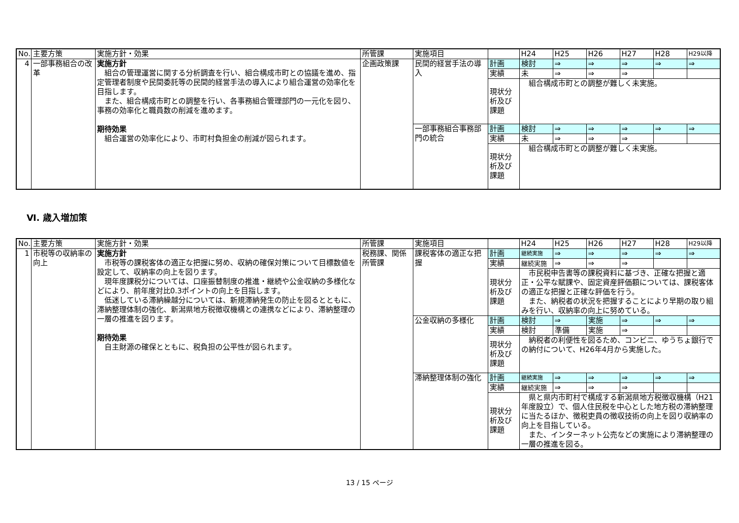| No. | 主要方策 | 実施方針・効果 | 所管課 | 実施項目 | | H24 | H25 | H26 | H27 | H28 | H29以降 |
| --- | --- | --- | --- | --- | --- | --- | --- | --- | --- | --- | --- |
| 4 | 一部事務組合の改革 | 実施方針 組合の管理運営に関する分析調査を行い、組合構成市町との協議を進め、指定管理者制度や民間委託等の民間的経営手法の導入により組合運営の効率化を目指します。 また、組合構成市町との調整を行い、各事務組合管理部門の一元化を図り、事務の効率化と職員数の削減を進めます。 期待効果 組合運営の効率化により、市町村負担金の削減が図られます。 | 企画政策課 | 民間的経営手法の導入 | 計画 | 検討 | ⇒ | ⇒ | ⇒ | ⇒ | ⇒ |
| | | | | | 実績 | 未 | ⇒ | ⇒ | ⇒ | | |
| | | | | | 現状分析及び課題 | 組合構成市町との調整が難しく未実施。 | | | | | |
| | | | | 一部事務組合事務部門の統合 | 計画 | 検討 | ⇒ | ⇒ | ⇒ | ⇒ | ⇒ |
| | | | | | 実績 | 未 | ⇒ | ⇒ | ⇒ | | |
| | | | | | 現状分析及び課題 | 組合構成市町との調整が難しく未実施。 | | | | | |
Ⅵ. 歳入増加策
| No. | 主要方策 | 実施方針・効果 | 所管課 | 実施項目 | | H24 | H25 | H26 | H27 | H28 | H29以降 |
| --- | --- | --- | --- | --- | --- | --- | --- | --- | --- | --- | --- |
| 1 | 市税等の収納率の向上 | 実施方針 市税等の課税客体の適正な把握に努め、収納の確保対策について目標数値を設定して、収納率の向上を図ります。 現年度課税分については、口座振替制度の推進・継続や公金収納の多様化などにより、前年度対比0.3ポイントの向上を目指します。 低迷している滞納繰越分については、新規滞納発生の防止を図るとともに、滞納整理体制の強化、新潟県地方税徴収機構との連携などにより、滞納整理の一層の推進を図ります。 期待効果 自主財源の確保とともに、税負担の公平性が図られます。 | 税務課、関係所管課 | 課税客体の適正な把握 | 計画 | 継続実施 | ⇒ | ⇒ | ⇒ | ⇒ | ⇒ |
| | | | | | 実績 | 継続実施 | ⇒ | ⇒ | ⇒ | | |
| | | | | | 現状分析及び課題 | 市民税申告書等の課税資料に基づき、正確な把握と適正・公平な賦課や、固定資産評価額については、課税客体の適正な把握と正確な評価を行う。 また、納税者の状況を把握することにより早期の取り組みを行い、収納率の向上に努めている。 | | | | | |
| | | | | 公金収納の多様化 | 計画 | 検討 | ⇒ | 実施 | ⇒ | ⇒ | ⇒ |
| | | | | | 実績 | 検討 | 準備 | 実施 | ⇒ | | |
| | | | | | 現状分析及び課題 | 納税者の利便性を図るため、コンビニ、ゆうちょ銀行での納付について、H26年4月から実施した。 | | | | | |
| | | | | 滞納整理体制の強化 | 計画 | 継続実施 | ⇒ | ⇒ | ⇒ | ⇒ | ⇒ |
| | | | | | 実績 | 継続実施 | ⇒ | ⇒ | ⇒ | | |
| | | | | | 現状分析及び課題 | 県と県内市町村で構成する新潟県地方税徴収機構（H21年度設立）で、個人住民税を中心とした地方税の滞納整理に当たるほか、徴税吏員の徴収技術の向上を図り収納率の向上を目指している。 また、インターネット公売などの実施により滞納整理の一層の推進を図る。 | | | | | |
13 / 15 ページ